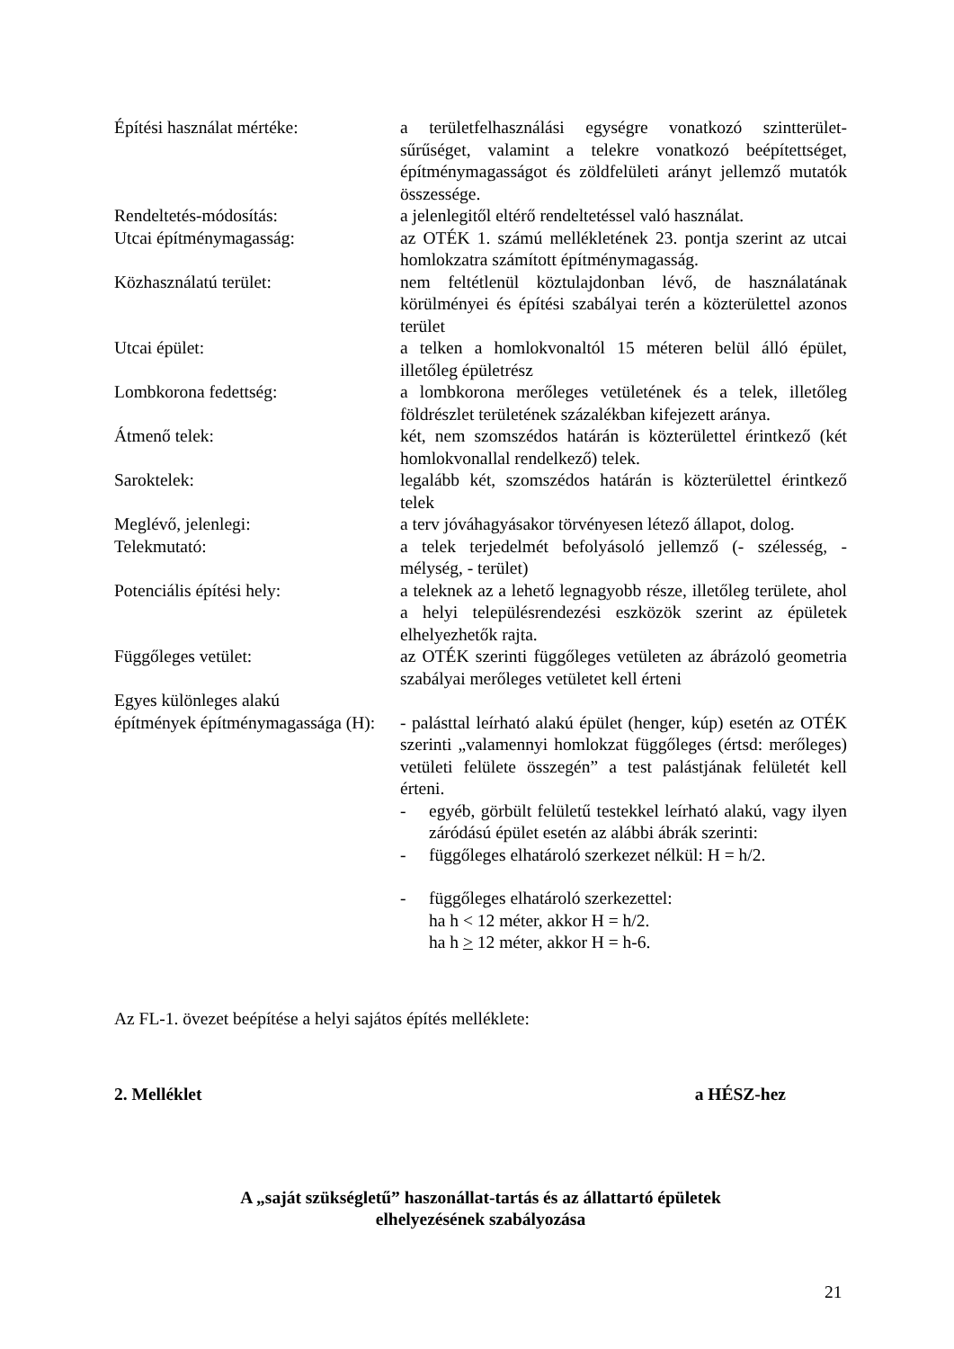Építési használat mértéke: a területfelhasználási egységre vonatkozó szintterület-sűrűséget, valamint a telekre vonatkozó beépítettséget, építménymagasságot és zöldfelületi arányt jellemző mutatók összessége.
Rendeltetés-módosítás: a jelenlegitől eltérő rendeltetéssel való használat.
Utcai építménymagasság: az OTÉK 1. számú mellékletének 23. pontja szerint az utcai homlokzatra számított építménymagasság.
Közhasználatú terület: nem feltétlenül köztulajdonban lévő, de használatának körülményei és építési szabályai terén a közterülettel azonos terület
Utcai épület: a telken a homlokvonaltól 15 méteren belül álló épület, illetőleg épületrész
Lombkorona fedettség: a lombkorona merőleges vetületének és a telek, illetőleg földrészlet területének százalékban kifejezett aránya.
Átmenő telek: két, nem szomszédos határán is közterülettel érintkező (két homlokvonallal rendelkező) telek.
Saroktelek: legalább két, szomszédos határán is közterülettel érintkező telek
Meglévő, jelenlegi: a terv jóváhagyásakor törvényesen létező állapot, dolog.
Telekmutató: a telek terjedelmét befolyásoló jellemző (- szélesség, - mélység, - terület)
Potenciális építési hely: a teleknek az a lehető legnagyobb része, illetőleg területe, ahol a helyi településrendezési eszközök szerint az épületek elhelyezhetők rajta.
Függőleges vetület: az OTÉK szerinti függőleges vetületen az ábrázoló geometria szabályai merőleges vetületet kell érteni
Egyes különleges alakú
építmények építménymagassága (H): - palásttal leírható alakú épület (henger, kúp) esetén az OTÉK szerinti „valamennyi homlokzat függőleges (értsd: merőleges) vetületi felülete összegén” a test palástjának felületét kell érteni.
- egyéb, görbült felületű testekkel leírható alakú, vagy ilyen záródású épület esetén az alábbi ábrák szerinti:
- függőleges elhatároló szerkezet nélkül: H = h/2.
- függőleges elhatároló szerkezettel:
ha h < 12 méter, akkor H = h/2.
ha h > 12 méter, akkor H = h-6.
Az FL-1. övezet beépítése a helyi sajátos építés melléklete:
2. Melléklet a HÉSZ-hez
A „saját szükségletű” haszonállat-tartás és az állattartó épületek
elhelyezésének szabályozása
21